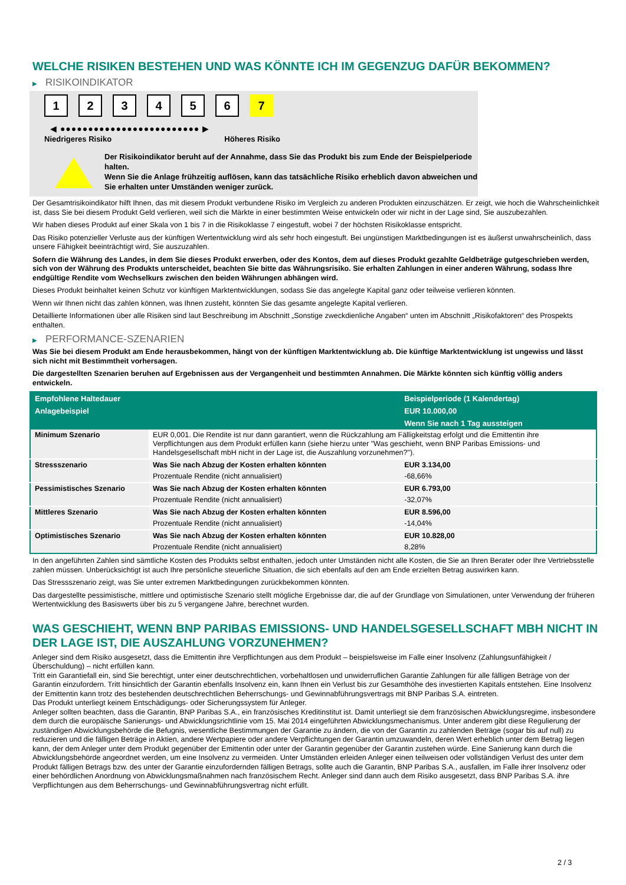WELCHE RISIKEN BESTEHEN UND WAS KÖNNTE ICH IM GEGENZUG DAFÜR BEKOMMEN?
▶ RISIKOINDIKATOR
123456 7
◀ ●●●●●●●●●●●●●●●●●●●●●●●●● ▶
Niedrigeres Risiko Höheres Risiko
Der Risikoindikator beruht auf der Annahme, dass Sie das Produkt bis zum Ende der Beispielperiode halten.
Wenn Sie die Anlage frühzeitig auflösen, kann das tatsächliche Risiko erheblich davon abweichen und Sie erhalten unter Umständen weniger zurück.
Der Gesamtrisikoindikator hilft Ihnen, das mit diesem Produkt verbundene Risiko im Vergleich zu anderen Produkten einzuschätzen. Er zeigt, wie hoch die Wahrscheinlichkeit ist, dass Sie bei diesem Produkt Geld verlieren, weil sich die Märkte in einer bestimmten Weise entwickeln oder wir nicht in der Lage sind, Sie auszubezahlen.
Wir haben dieses Produkt auf einer Skala von 1 bis 7 in die Risikoklasse 7 eingestuft, wobei 7 der höchsten Risikoklasse entspricht.
Das Risiko potenzieller Verluste aus der künftigen Wertentwicklung wird als sehr hoch eingestuft. Bei ungünstigen Marktbedingungen ist es äußerst unwahrscheinlich, dass unsere Fähigkeit beeinträchtigt wird, Sie auszuzahlen.
Sofern die Währung des Landes, in dem Sie dieses Produkt erwerben, oder des Kontos, dem auf dieses Produkt gezahlte Geldbeträge gutgeschrieben werden, sich von der Währung des Produkts unterscheidet, beachten Sie bitte das Währungsrisiko. Sie erhalten Zahlungen in einer anderen Währung, sodass Ihre endgültige Rendite vom Wechselkurs zwischen den beiden Währungen abhängen wird.
Dieses Produkt beinhaltet keinen Schutz vor künftigen Marktentwicklungen, sodass Sie das angelegte Kapital ganz oder teilweise verlieren könnten.
Wenn wir Ihnen nicht das zahlen können, was Ihnen zusteht, könnten Sie das gesamte angelegte Kapital verlieren.
Detaillierte Informationen über alle Risiken sind laut Beschreibung im Abschnitt „Sonstige zweckdienliche Angaben“ unten im Abschnitt „Risikofaktoren“ des Prospekts enthalten.
▶ PERFORMANCE-SZENARIEN
Was Sie bei diesem Produkt am Ende herausbekommen, hängt von der künftigen Marktentwicklung ab. Die künftige Marktentwicklung ist ungewiss und lässt sich nicht mit Bestimmtheit vorhersagen.
Die dargestellten Szenarien beruhen auf Ergebnissen aus der Vergangenheit und bestimmten Annahmen. Die Märkte könnten sich künftig völlig anders entwickeln.
| Empfohlene Haltedauer | | Beispielperiode (1 Kalendertag) |
| --- | --- | --- |
| Anlagebeispiel | | EUR 10.000,00 |
| | | Wenn Sie nach 1 Tag aussteigen |
| Minimum Szenario | EUR 0,001. Die Rendite ist nur dann garantiert, wenn die Rückzahlung am Fälligkeitstag erfolgt und die Emittentin ihre Verpflichtungen aus dem Produkt erfüllen kann (siehe hierzu unter "Was geschieht, wenn BNP Paribas Emissions- und Handelsgesellschaft mbH nicht in der Lage ist, die Auszahlung vorzunehmen?"). | |
| Stressszenario | Was Sie nach Abzug der Kosten erhalten könnten | EUR 3.134,00 |
| | Prozentuale Rendite (nicht annualisiert) | -68,66% |
| Pessimistisches Szenario | Was Sie nach Abzug der Kosten erhalten könnten | EUR 6.793,00 |
| | Prozentuale Rendite (nicht annualisiert) | -32,07% |
| Mittleres Szenario | Was Sie nach Abzug der Kosten erhalten könnten | EUR 8.596,00 |
| | Prozentuale Rendite (nicht annualisiert) | -14,04% |
| Optimistisches Szenario | Was Sie nach Abzug der Kosten erhalten könnten | EUR 10.828,00 |
| | Prozentuale Rendite (nicht annualisiert) | 8,28% |
In den angeführten Zahlen sind sämtliche Kosten des Produkts selbst enthalten, jedoch unter Umständen nicht alle Kosten, die Sie an Ihren Berater oder Ihre Vertriebsstelle zahlen müssen. Unberücksichtigt ist auch Ihre persönliche steuerliche Situation, die sich ebenfalls auf den am Ende erzielten Betrag auswirken kann.
Das Stressszenario zeigt, was Sie unter extremen Marktbedingungen zurückbekommen könnten.
Das dargestellte pessimistische, mittlere und optimistische Szenario stellt mögliche Ergebnisse dar, die auf der Grundlage von Simulationen, unter Verwendung der früheren Wertentwicklung des Basiswerts über bis zu 5 vergangene Jahre, berechnet wurden.
WAS GESCHIEHT, WENN BNP PARIBAS EMISSIONS- UND HANDELSGESELLSCHAFT MBH NICHT IN DER LAGE IST, DIE AUSZAHLUNG VORZUNEHMEN?
Anleger sind dem Risiko ausgesetzt, dass die Emittentin ihre Verpflichtungen aus dem Produkt – beispielsweise im Falle einer Insolvenz (Zahlungsunfähigkeit / Überschuldung) – nicht erfüllen kann.
Tritt ein Garantiefall ein, sind Sie berechtigt, unter einer deutschrechtlichen, vorbehaltlosen und unwiderruflichen Garantie Zahlungen für alle fälligen Beträge von der Garantin einzufordern. Tritt hinsichtlich der Garantin ebenfalls Insolvenz ein, kann Ihnen ein Verlust bis zur Gesamthöhe des investierten Kapitals entstehen. Eine Insolvenz der Emittentin kann trotz des bestehenden deutschrechtlichen Beherrschungs- und Gewinnabführungsvertrags mit BNP Paribas S.A. eintreten.
Das Produkt unterliegt keinem Entschädigungs- oder Sicherungssystem für Anleger.
Anleger sollten beachten, dass die Garantin, BNP Paribas S.A., ein französisches Kreditinstitut ist. Damit unterliegt sie dem französischen Abwicklungsregime, insbesondere dem durch die europäische Sanierungs- und Abwicklungsrichtlinie vom 15. Mai 2014 eingeführten Abwicklungsmechanismus. Unter anderem gibt diese Regulierung der zuständigen Abwicklungsbehörde die Befugnis, wesentliche Bestimmungen der Garantie zu ändern, die von der Garantin zu zahlenden Beträge (sogar bis auf null) zu reduzieren und die fälligen Beträge in Aktien, andere Wertpapiere oder andere Verpflichtungen der Garantin umzuwandeln, deren Wert erheblich unter dem Betrag liegen kann, der dem Anleger unter dem Produkt gegenüber der Emittentin oder unter der Garantin gegenüber der Garantin zustehen würde. Eine Sanierung kann durch die Abwicklungsbehörde angeordnet werden, um eine Insolvenz zu vermeiden. Unter Umständen erleiden Anleger einen teilweisen oder vollständigen Verlust des unter dem Produkt fälligen Betrags bzw. des unter der Garantie einzufordernden fälligen Betrags, sollte auch die Garantin, BNP Paribas S.A., ausfallen, im Falle ihrer Insolvenz oder einer behördlichen Anordnung von Abwicklungsmaßnahmen nach französischem Recht. Anleger sind dann auch dem Risiko ausgesetzt, dass BNP Paribas S.A. ihre Verpflichtungen aus dem Beherrschungs- und Gewinnabführungsvertrag nicht erfüllt.
2 / 3